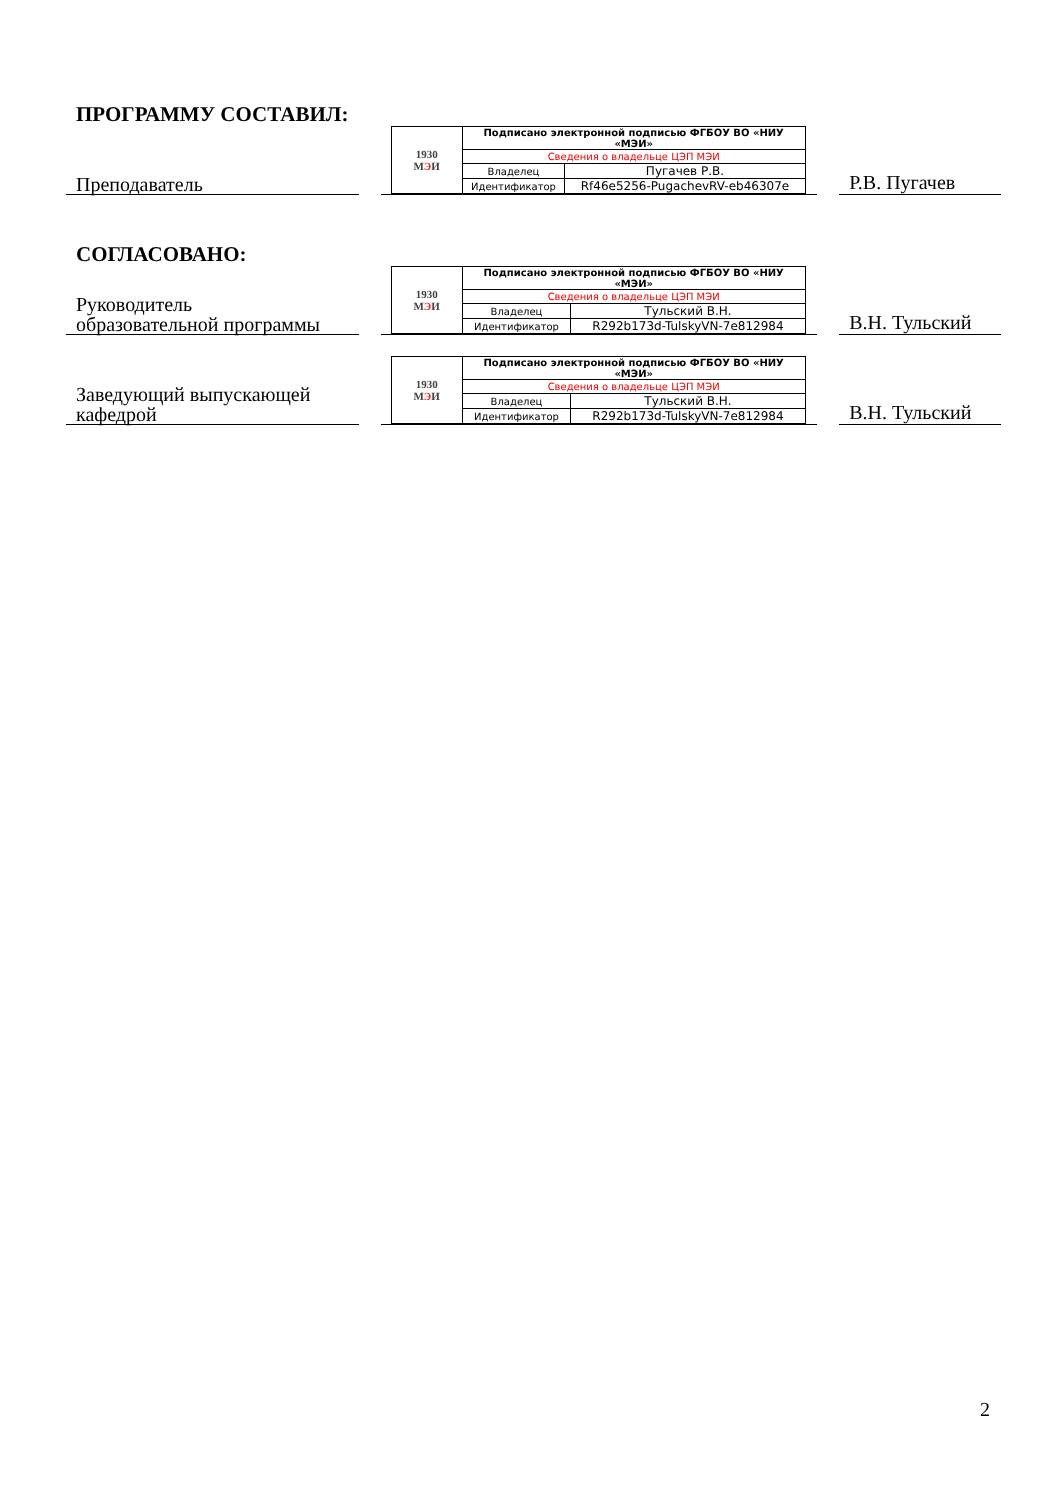ПРОГРАММУ СОСТАВИЛ:
Преподаватель
| 1930 М Э И | Подписано электронной подписью ФГБОУ ВО «НИУ «МЭИ» | |
| | Сведения о владельце ЦЭП МЭИ | |
| | Владелец | Пугачев Р.В. |
| | Идентификатор | Rf46e5256-PugachevRV-eb46307e |
Р.В. Пугачев
СОГЛАСОВАНО:
Руководитель
образовательной программы
| 1930 М Э И | Подписано электронной подписью ФГБОУ ВО «НИУ «МЭИ» | |
| | Сведения о владельце ЦЭП МЭИ | |
| | Владелец | Тульский В.Н. |
| | Идентификатор | R292b173d-TulskyVN-7e812984 |
В.Н. Тульский
Заведующий выпускающей
кафедрой
| 1930 М Э И | Подписано электронной подписью ФГБОУ ВО «НИУ «МЭИ» | |
| | Сведения о владельце ЦЭП МЭИ | |
| | Владелец | Тульский В.Н. |
| | Идентификатор | R292b173d-TulskyVN-7e812984 |
В.Н. Тульский
2